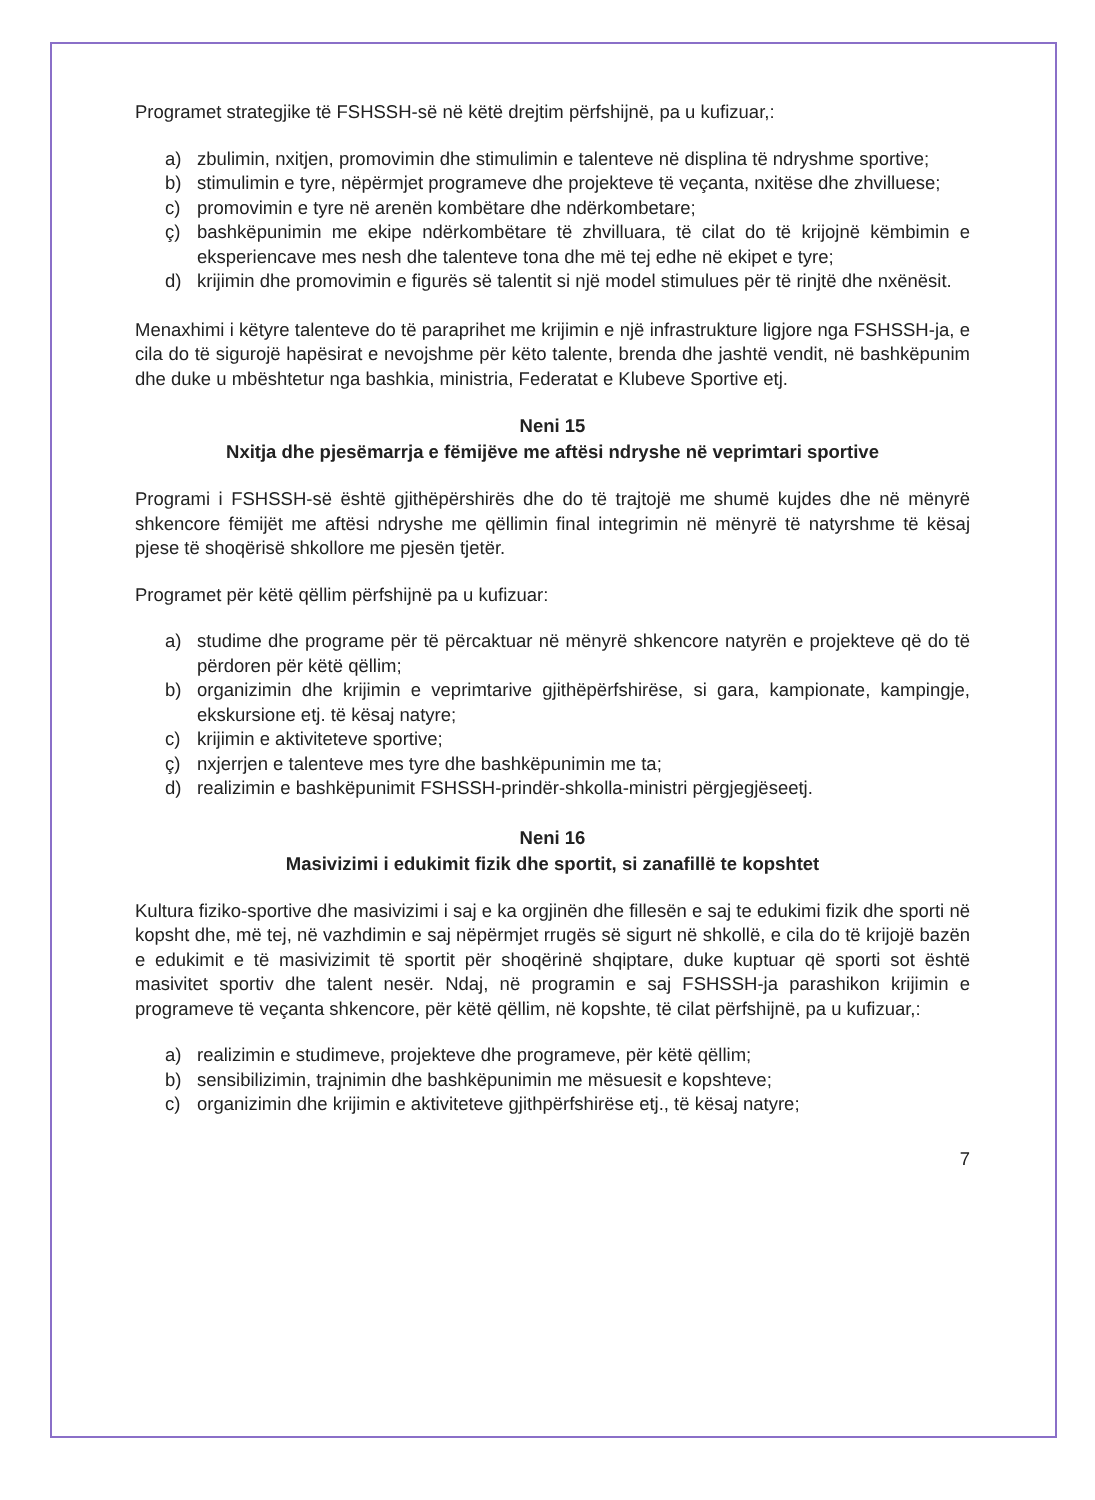Programet strategjike të FSHSSH-së në këtë drejtim përfshijnë, pa u kufizuar,:
a) zbulimin, nxitjen, promovimin dhe stimulimin e talenteve në displina të ndryshme sportive;
b) stimulimin e tyre, nëpërmjet programeve dhe projekteve të veçanta, nxitëse dhe zhvilluese;
c) promovimin e tyre në arenën kombëtare dhe ndërkombetare;
ç) bashkëpunimin me ekipe ndërkombëtare të zhvilluara, të cilat do të krijojnë këmbimin e eksperiencave mes nesh dhe talenteve tona dhe më tej edhe në ekipet e tyre;
d) krijimin dhe promovimin e figurës së talentit si një model stimulues për të rinjtë dhe nxënësit.
Menaxhimi i këtyre talenteve do të paraprihet me krijimin e një infrastrukture ligjore nga FSHSSH-ja, e cila do të sigurojë hapësirat e nevojshme për këto talente, brenda dhe jashtë vendit, në bashkëpunim dhe duke u mbështetur nga bashkia, ministria, Federatat e Klubeve Sportive etj.
Neni 15
Nxitja dhe pjesëmarrja e fëmijëve me aftësi ndryshe në veprimtari sportive
Programi i FSHSSH-së është gjithëpërshirës dhe do të trajtojë me shumë kujdes dhe në mënyrë shkencore fëmijët me aftësi ndryshe me qëllimin final integrimin në mënyrë të natyrshme të kësaj pjese të shoqërisë shkollore me pjesën tjetër.
Programet për këtë qëllim përfshijnë pa u kufizuar:
a) studime dhe programe për të përcaktuar në mënyrë shkencore natyrën e projekteve që do të përdoren për këtë qëllim;
b) organizimin dhe krijimin e veprimtarive gjithëpërfshirëse, si gara, kampionate, kampingje, ekskursione etj. të kësaj natyre;
c) krijimin e aktiviteteve sportive;
ç) nxjerrjen e talenteve mes tyre dhe bashkëpunimin me ta;
d) realizimin e bashkëpunimit FSHSSH-prindër-shkolla-ministri përgjegjëseetj.
Neni 16
Masivizimi i edukimit fizik dhe sportit, si zanafillë te kopshtet
Kultura fiziko-sportive dhe masivizimi i saj e ka orgjinën dhe fillesën e saj te edukimi fizik dhe sporti në kopsht dhe, më tej, në vazhdimin e saj nëpërmjet rrugës së sigurt në shkollë, e cila do të krijojë bazën e edukimit e të masivizimit të sportit për shoqërinë shqiptare, duke kuptuar që sporti sot është masivitet sportiv dhe talent nesër. Ndaj, në programin e saj FSHSSH-ja parashikon krijimin e programeve të veçanta shkencore, për këtë qëllim, në kopshte, të cilat përfshijnë, pa u kufizuar,:
a) realizimin e studimeve, projekteve dhe programeve, për këtë qëllim;
b) sensibilizimin, trajnimin dhe bashkëpunimin me mësuesit e kopshteve;
c) organizimin dhe krijimin e aktiviteteve gjithpërfshirëse etj., të kësaj natyre;
7